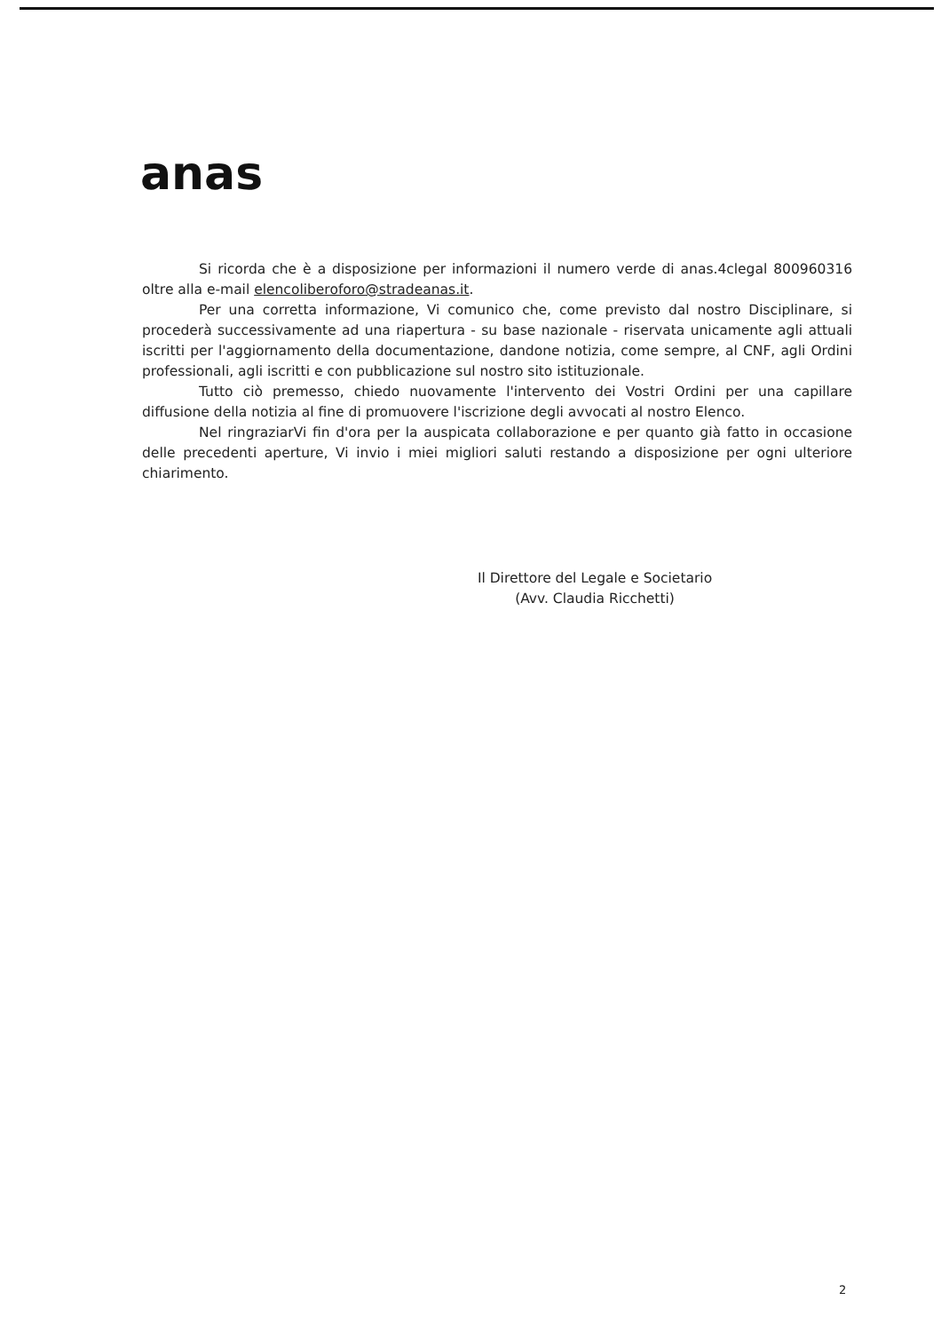anas
Si ricorda che è a disposizione per informazioni il numero verde di anas.4clegal 800960316 oltre alla e-mail elencoliberoforo@stradeanas.it.
Per una corretta informazione, Vi comunico che, come previsto dal nostro Disciplinare, si procederà successivamente ad una riapertura - su base nazionale - riservata unicamente agli attuali iscritti per l'aggiornamento della documentazione, dandone notizia, come sempre, al CNF, agli Ordini professionali, agli iscritti e con pubblicazione sul nostro sito istituzionale.
Tutto ciò premesso, chiedo nuovamente l'intervento dei Vostri Ordini per una capillare diffusione della notizia al fine di promuovere l'iscrizione degli avvocati al nostro Elenco.
Nel ringraziarVi fin d'ora per la auspicata collaborazione e per quanto già fatto in occasione delle precedenti aperture, Vi invio i miei migliori saluti restando a disposizione per ogni ulteriore chiarimento.
Il Direttore del Legale e Societario
(Avv. Claudia Ricchetti)
2